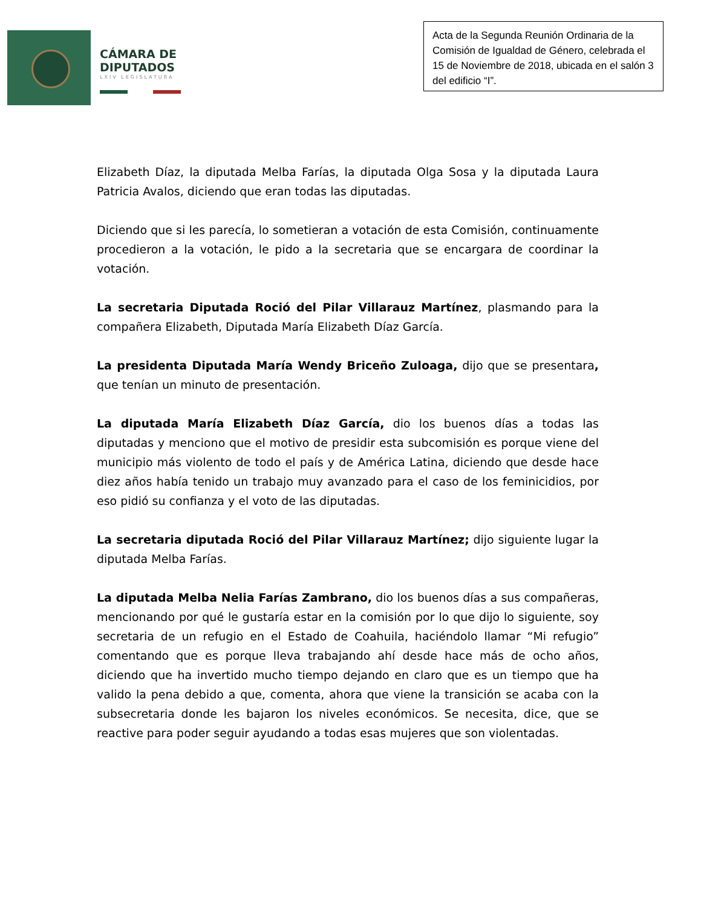CÁMARA DE
DIPUTADOS
LXIV LEGISLATURA
Acta de la Segunda Reunión Ordinaria de la Comisión de Igualdad de Género, celebrada el 15 de Noviembre de 2018, ubicada en el salón 3 del edificio “I”.
Elizabeth Díaz, la diputada Melba Farías, la diputada Olga Sosa y la diputada Laura Patricia Avalos, diciendo que eran todas las diputadas.
Diciendo que si les parecía, lo sometieran a votación de esta Comisión, continuamente procedieron a la votación, le pido a la secretaria que se encargara de coordinar la votación.
La secretaria Diputada Roció del Pilar Villarauz Martínez, plasmando para la compañera Elizabeth, Diputada María Elizabeth Díaz García.
La presidenta Diputada María Wendy Briceño Zuloaga, dijo que se presentara, que tenían un minuto de presentación.
La diputada María Elizabeth Díaz García, dio los buenos días a todas las diputadas y menciono que el motivo de presidir esta subcomisión es porque viene del municipio más violento de todo el país y de América Latina, diciendo que desde hace diez años había tenido un trabajo muy avanzado para el caso de los feminicidios, por eso pidió su confianza y el voto de las diputadas.
La secretaria diputada Roció del Pilar Villarauz Martínez; dijo siguiente lugar la diputada Melba Farías.
La diputada Melba Nelia Farías Zambrano, dio los buenos días a sus compañeras, mencionando por qué le gustaría estar en la comisión por lo que dijo lo siguiente, soy secretaria de un refugio en el Estado de Coahuila, haciéndolo llamar “Mi refugio” comentando que es porque lleva trabajando ahí desde hace más de ocho años, diciendo que ha invertido mucho tiempo dejando en claro que es un tiempo que ha valido la pena debido a que, comenta, ahora que viene la transición se acaba con la subsecretaria donde les bajaron los niveles económicos. Se necesita, dice, que se reactive para poder seguir ayudando a todas esas mujeres que son violentadas.